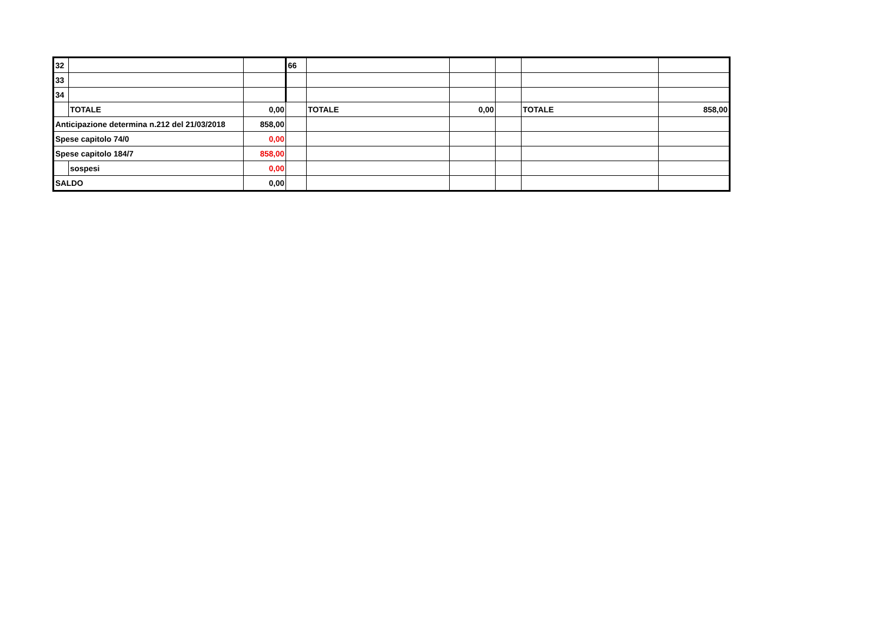| 32 | | | 66 | | | | | |
| 33 | | | | | | | | |
| 34 | | | | | | | | |
| | TOTALE | 0,00 | | TOTALE | 0,00 | | TOTALE | 858,00 |
| Anticipazione determina n.212 del 21/03/2018 | | 858,00 | | | | | | |
| Spese capitolo 74/0 | | 0,00 | | | | | | |
| Spese capitolo 184/7 | | 858,00 | | | | | | |
| | sospesi | 0,00 | | | | | | |
| SALDO | | 0,00 | | | | | | |